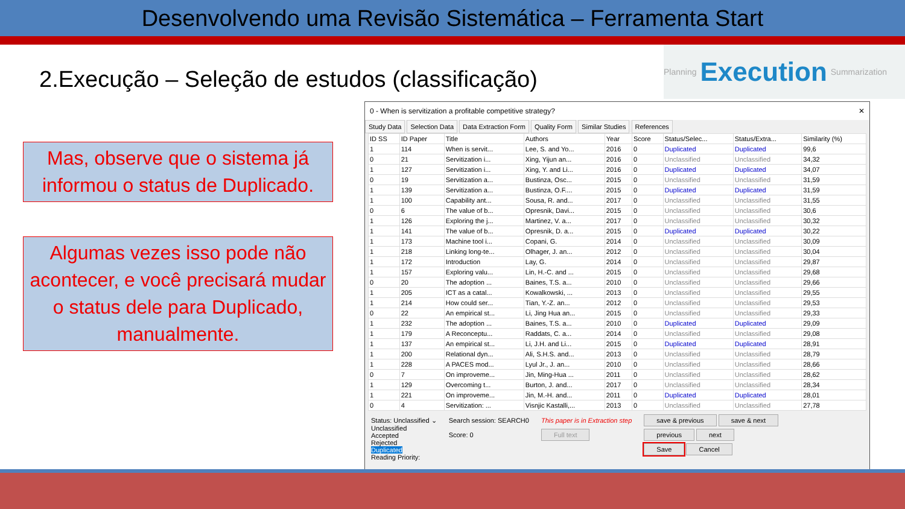Desenvolvendo uma Revisão Sistemática – Ferramenta Start
2.Execução – Seleção de estudos (classificação)
Planning Execution Summarization
Mas, observe que o sistema já informou o status de Duplicado.
Algumas vezes isso pode não acontecer, e você precisará mudar o status dele para Duplicado, manualmente.
0 - When is servitization a profitable competitive strategy? ✕
Study Data Selection Data Data Extraction Form Quality Form Similar Studies References
| ID SS | ID Paper | Title | Authors | Year | Score | Status/Selec... | Status/Extra... | Similarity (%) |
| --- | --- | --- | --- | --- | --- | --- | --- | --- |
| 1 | 114 | When is servit... | Lee, S. and Yo... | 2016 | 0 | Duplicated | Duplicated | 99,6 |
| 0 | 21 | Servitization i... | Xing, Yijun an... | 2016 | 0 | Unclassified | Unclassified | 34,32 |
| 1 | 127 | Servitization i... | Xing, Y. and Li... | 2016 | 0 | Duplicated | Duplicated | 34,07 |
| 0 | 19 | Servitization a... | Bustinza, Osc... | 2015 | 0 | Unclassified | Unclassified | 31,59 |
| 1 | 139 | Servitization a... | Bustinza, O.F.... | 2015 | 0 | Duplicated | Duplicated | 31,59 |
| 1 | 100 | Capability ant... | Sousa, R. and... | 2017 | 0 | Unclassified | Unclassified | 31,55 |
| 0 | 6 | The value of b... | Opresnik, Davi... | 2015 | 0 | Unclassified | Unclassified | 30,6 |
| 1 | 126 | Exploring the j... | Martinez, V. a... | 2017 | 0 | Unclassified | Unclassified | 30,32 |
| 1 | 141 | The value of b... | Opresnik, D. a... | 2015 | 0 | Duplicated | Duplicated | 30,22 |
| 1 | 173 | Machine tool i... | Copani, G. | 2014 | 0 | Unclassified | Unclassified | 30,09 |
| 1 | 218 | Linking long-te... | Olhager, J. an... | 2012 | 0 | Unclassified | Unclassified | 30,04 |
| 1 | 172 | Introduction | Lay, G. | 2014 | 0 | Unclassified | Unclassified | 29,87 |
| 1 | 157 | Exploring valu... | Lin, H.-C. and ... | 2015 | 0 | Unclassified | Unclassified | 29,68 |
| 0 | 20 | The adoption ... | Baines, T.S. a... | 2010 | 0 | Unclassified | Unclassified | 29,66 |
| 1 | 205 | ICT as a catal... | Kowalkowski, ... | 2013 | 0 | Unclassified | Unclassified | 29,55 |
| 1 | 214 | How could ser... | Tian, Y.-Z. an... | 2012 | 0 | Unclassified | Unclassified | 29,53 |
| 0 | 22 | An empirical st... | Li, Jing Hua an... | 2015 | 0 | Unclassified | Unclassified | 29,33 |
| 1 | 232 | The adoption ... | Baines, T.S. a... | 2010 | 0 | Duplicated | Duplicated | 29,09 |
| 1 | 179 | A Reconceptu... | Raddats, C. a... | 2014 | 0 | Unclassified | Unclassified | 29,08 |
| 1 | 137 | An empirical st... | Li, J.H. and Li... | 2015 | 0 | Duplicated | Duplicated | 28,91 |
| 1 | 200 | Relational dyn... | Ali, S.H.S. and... | 2013 | 0 | Unclassified | Unclassified | 28,79 |
| 1 | 228 | A PACES mod... | Lyul Jr., J. an... | 2010 | 0 | Unclassified | Unclassified | 28,66 |
| 0 | 7 | On improveme... | Jin, Ming-Hua ... | 2011 | 0 | Unclassified | Unclassified | 28,62 |
| 1 | 129 | Overcoming t... | Burton, J. and... | 2017 | 0 | Unclassified | Unclassified | 28,34 |
| 1 | 221 | On improveme... | Jin, M.-H. and... | 2011 | 0 | Duplicated | Duplicated | 28,01 |
| 0 | 4 | Servitization: ... | Visnjic Kastalli,... | 2013 | 0 | Unclassified | Unclassified | 27,78 |
Status: Unclassified ⌄
Unclassified
Accepted
Rejected
Duplicated
Reading Priority:
Search session: SEARCH0
Score: 0
This paper is in Extraction step
Full text
save & previous save & next
previous next
Save Cancel